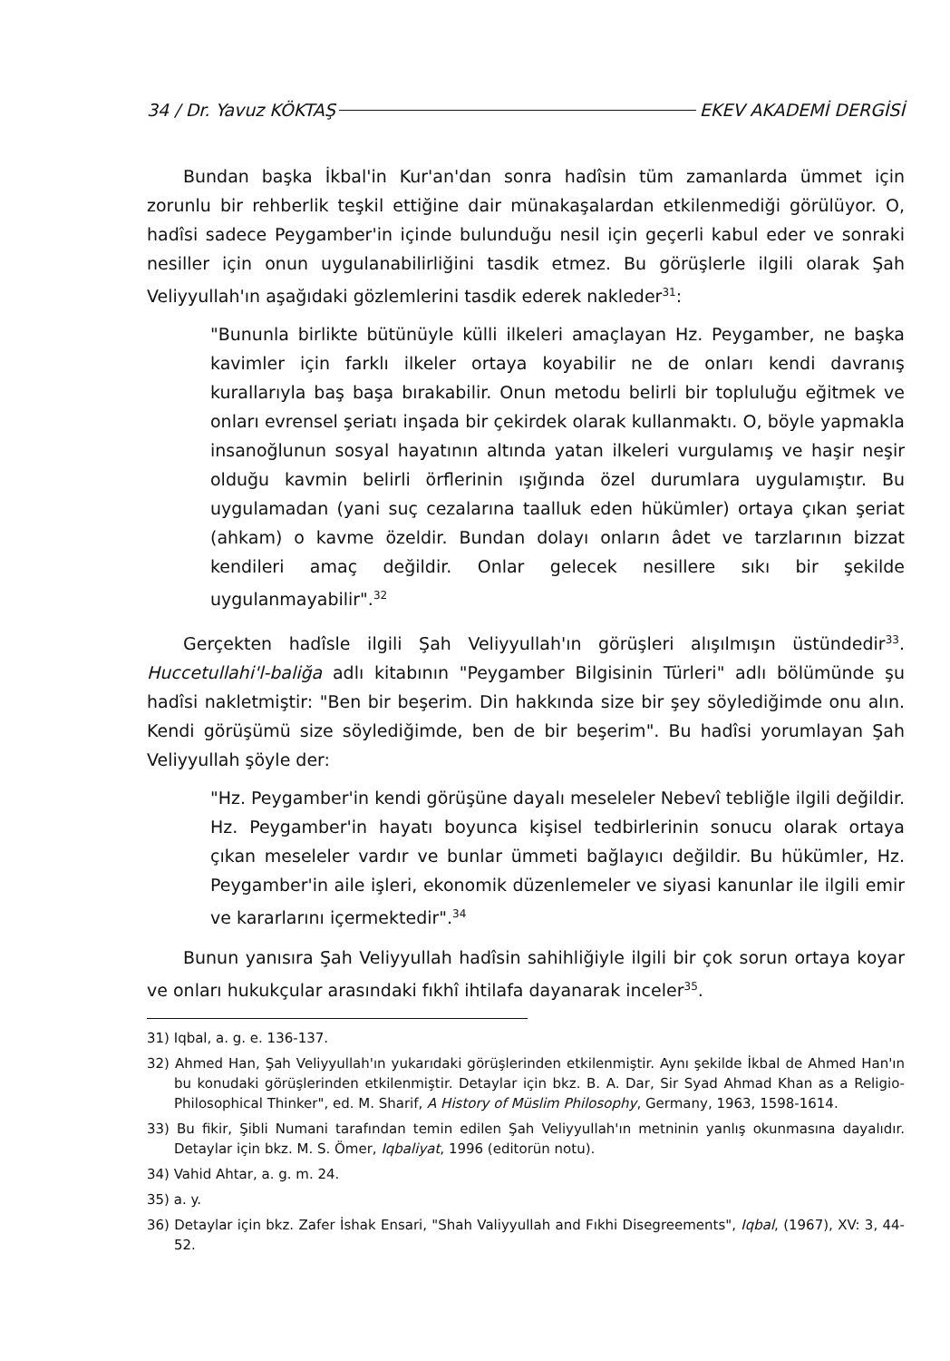34 / Dr. Yavuz KÖKTAŞ EKEV AKADEMİ DERGİSİ
Bundan başka İkbal'in Kur'an'dan sonra hadîsin tüm zamanlarda ümmet için zorunlu bir rehberlik teşkil ettiğine dair münakaşalardan etkilenmediği görülüyor. O, hadîsi sadece Peygamber'in içinde bulunduğu nesil için geçerli kabul eder ve sonraki nesiller için onun uygulanabilirliğini tasdik etmez. Bu görüşlerle ilgili olarak Şah Veliyyullah'ın aşağıdaki gözlemlerini tasdik ederek nakleder<sup>31</sup>:
"Bununla birlikte bütünüyle külli ilkeleri amaçlayan Hz. Peygamber, ne başka kavimler için farklı ilkeler ortaya koyabilir ne de onları kendi davranış kurallarıyla baş başa bırakabilir. Onun metodu belirli bir topluluğu eğitmek ve onları evrensel şeriatı inşada bir çekirdek olarak kullanmaktı. O, böyle yapmakla insanoğlunun sosyal hayatının altında yatan ilkeleri vurgulamış ve haşir neşir olduğu kavmin belirli örflerinin ışığında özel durumlara uygulamıştır. Bu uygulamadan (yani suç cezalarına taalluk eden hükümler) ortaya çıkan şeriat (ahkam) o kavme özeldir. Bundan dolayı onların âdet ve tarzlarının bizzat kendileri amaç değildir. Onlar gelecek nesillere sıkı bir şekilde uygulanmayabilir".<sup>32</sup>
Gerçekten hadîsle ilgili Şah Veliyyullah'ın görüşleri alışılmışın üstündedir<sup>33</sup>. Huccetullahi'l-baliğa adlı kitabının "Peygamber Bilgisinin Türleri" adlı bölümünde şu hadîsi nakletmiştir: "Ben bir beşerim. Din hakkında size bir şey söylediğimde onu alın. Kendi görüşümü size söylediğimde, ben de bir beşerim". Bu hadîsi yorumlayan Şah Veliyyullah şöyle der:
"Hz. Peygamber'in kendi görüşüne dayalı meseleler Nebevî tebliğle ilgili değildir. Hz. Peygamber'in hayatı boyunca kişisel tedbirlerinin sonucu olarak ortaya çıkan meseleler vardır ve bunlar ümmeti bağlayıcı değildir. Bu hükümler, Hz. Peygamber'in aile işleri, ekonomik düzenlemeler ve siyasi kanunlar ile ilgili emir ve kararlarını içermektedir".<sup>34</sup>
Bunun yanısıra Şah Veliyyullah hadîsin sahihliğiyle ilgili bir çok sorun ortaya koyar ve onları hukukçular arasındaki fıkhî ihtilafa dayanarak inceler<sup>35</sup>.
31) Iqbal, a. g. e. 136-137.
32) Ahmed Han, Şah Veliyyullah'ın yukarıdaki görüşlerinden etkilenmiştir. Aynı şekilde İkbal de Ahmed Han'ın bu konudaki görüşlerinden etkilenmiştir. Detaylar için bkz. B. A. Dar, Sir Syad Ahmad Khan as a Religio-Philosophical Thinker", ed. M. Sharif, A History of Müslim Philosophy, Germany, 1963, 1598-1614.
33) Bu fikir, Şibli Numani tarafından temin edilen Şah Veliyyullah'ın metninin yanlış okunmasına dayalıdır. Detaylar için bkz. M. S. Ömer, Iqbaliyat, 1996 (editorün notu).
34) Vahid Ahtar, a. g. m. 24.
35) a. y.
36) Detaylar için bkz. Zafer İshak Ensari, "Shah Valiyyullah and Fıkhi Disegreements", Iqbal, (1967), XV: 3, 44-52.